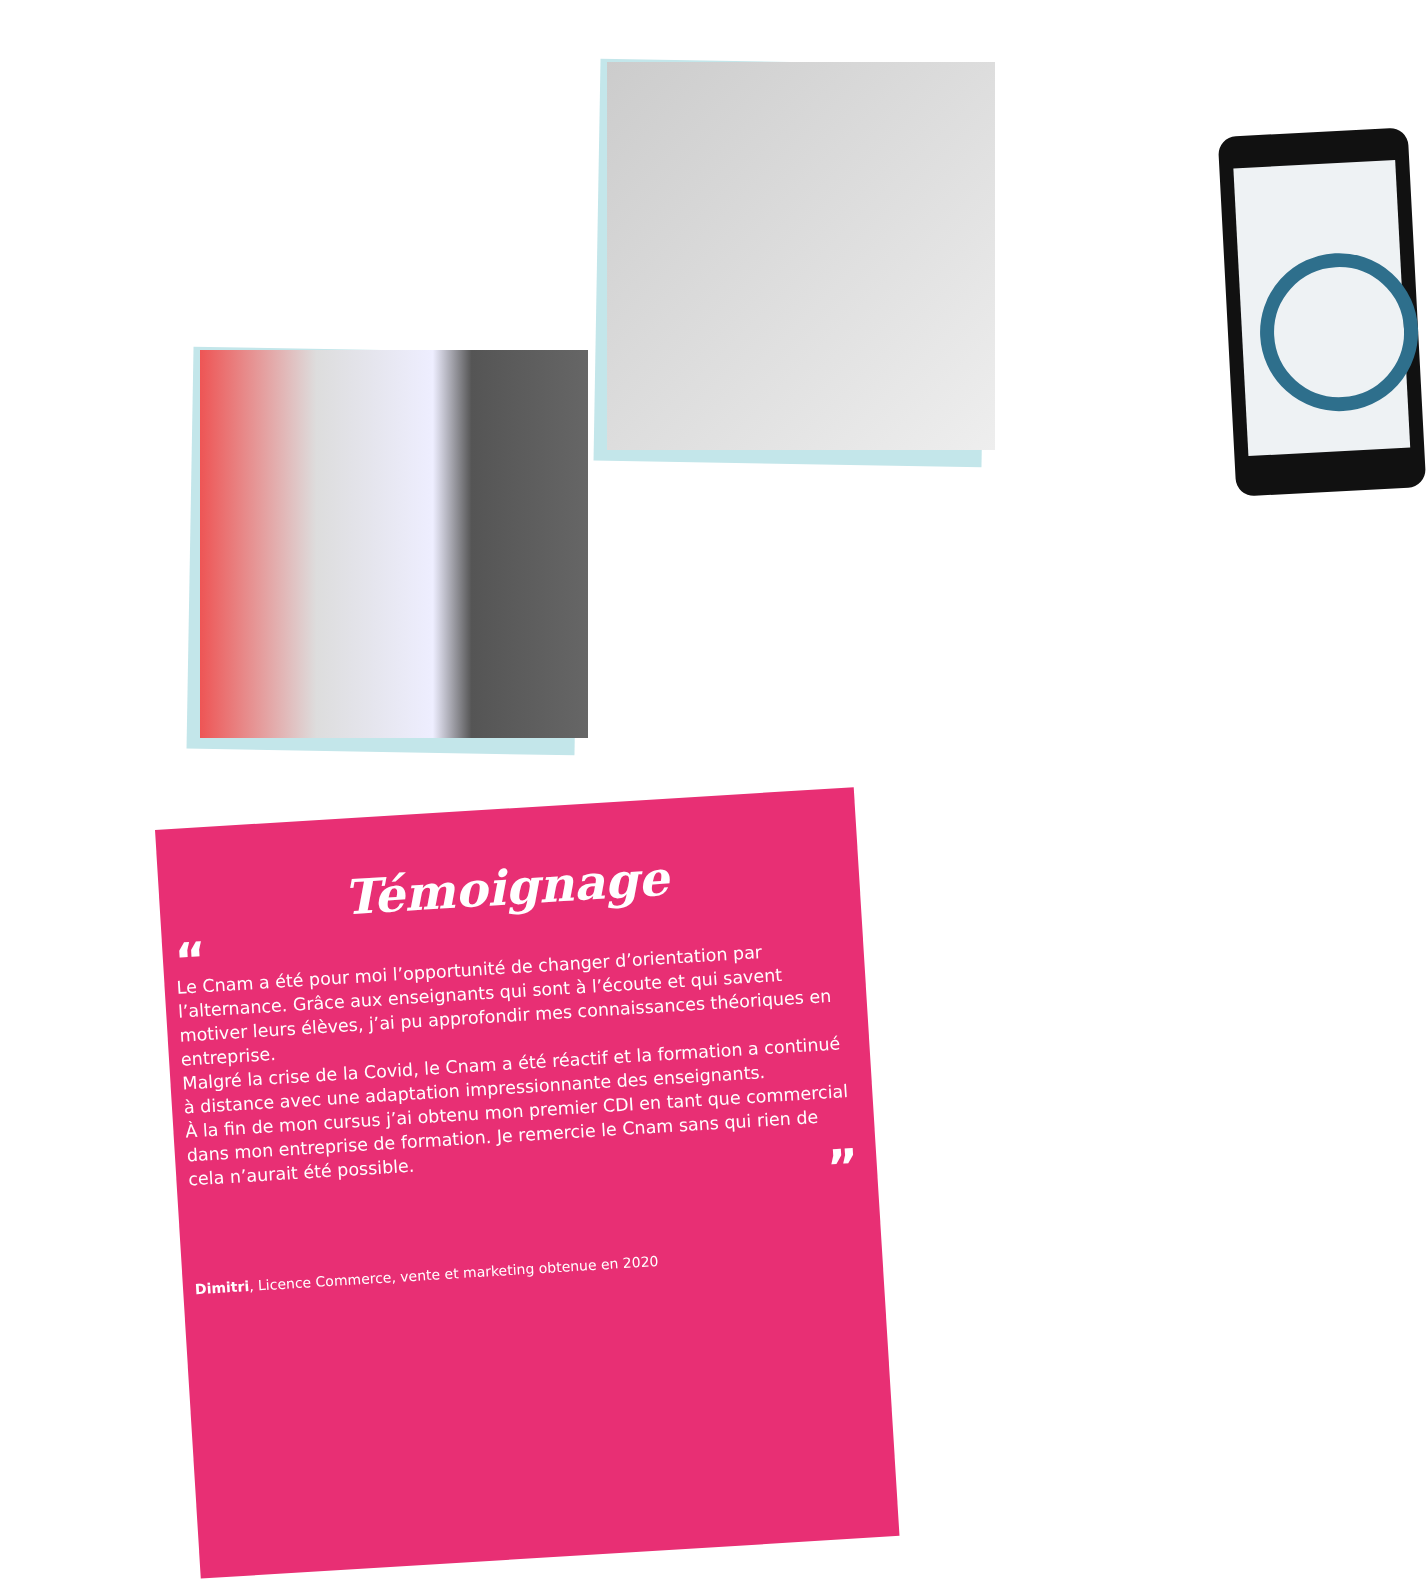Témoignage
“
Le Cnam a été pour moi l’opportunité de changer d’orientation par l’alternance. Grâce aux enseignants qui sont à l’écoute et qui savent motiver leurs élèves, j’ai pu approfondir mes connaissances théoriques en entreprise.
Malgré la crise de la Covid, le Cnam a été réactif et la formation a continué à distance avec une adaptation impressionnante des enseignants.
À la fin de mon cursus j’ai obtenu mon premier CDI en tant que commercial dans mon entreprise de formation. Je remercie le Cnam sans qui rien de cela n’aurait été possible.
”
Dimitri, Licence Commerce, vente et marketing obtenue en 2020